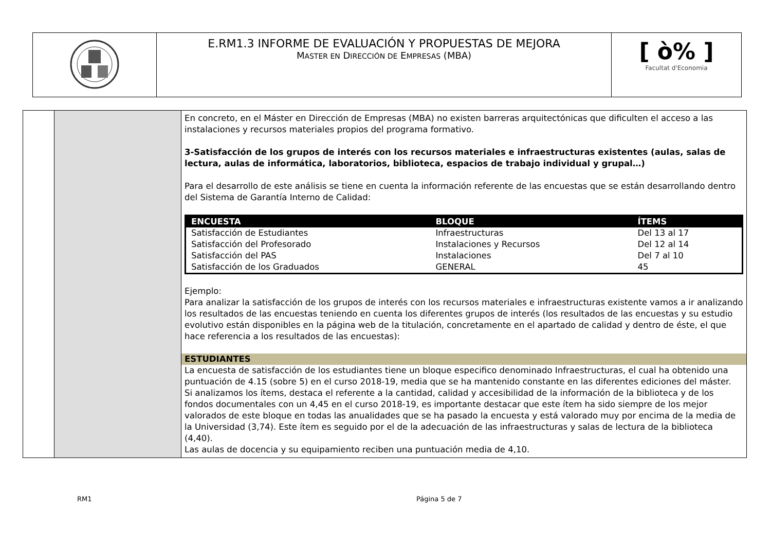| | E.RM1.3 INFORME DE EVALUACIÓN Y PROPUESTAS DE MEJORA M ASTER EN D IRECCIÓN DE E MPRESAS (MBA) | [ ò% ] Facultat d'Economia |
| | | En concreto, en el Máster en Dirección de Empresas (MBA) no existen barreras arquitectónicas que dificulten el acceso a las instalaciones y recursos materiales propios del programa formativo. 3-Satisfacción de los grupos de interés con los recursos materiales e infraestructuras existentes (aulas, salas de lectura, aulas de informática, laboratorios, biblioteca, espacios de trabajo individual y grupal…) Para el desarrollo de este análisis se tiene en cuenta la información referente de las encuestas que se están desarrollando dentro del Sistema de Garantía Interno de Calidad: / ENCUESTA / BLOQUE / ÍTEMS / / --- / --- / --- / / Satisfacción de Estudiantes / Infraestructuras / Del 13 al 17 / / Satisfacción del Profesorado / Instalaciones y Recursos / Del 12 al 14 / / Satisfacción del PAS / Instalaciones / Del 7 al 10 / / Satisfacción de los Graduados / GENERAL / 45 / Ejemplo: Para analizar la satisfacción de los grupos de interés con los recursos materiales e infraestructuras existente vamos a ir analizando los resultados de las encuestas teniendo en cuenta los diferentes grupos de interés (los resultados de las encuestas y su estudio evolutivo están disponibles en la página web de la titulación, concretamente en el apartado de calidad y dentro de éste, el que hace referencia a los resultados de las encuestas): ESTUDIANTES La encuesta de satisfacción de los estudiantes tiene un bloque especifico denominado Infraestructuras, el cual ha obtenido una puntuación de 4.15 (sobre 5) en el curso 2018-19, media que se ha mantenido constante en las diferentes ediciones del máster. Si analizamos los ítems, destaca el referente a la cantidad, calidad y accesibilidad de la información de la biblioteca y de los fondos documentales con un 4,45 en el curso 2018-19, es importante destacar que este ítem ha sido siempre de los mejor valorados de este bloque en todas las anualidades que se ha pasado la encuesta y está valorado muy por encima de la media de la Universidad (3,74). Este ítem es seguido por el de la adecuación de las infraestructuras y salas de lectura de la biblioteca (4,40). Las aulas de docencia y su equipamiento reciben una puntuación media de 4,10. |
RM1 Página 5 de 7